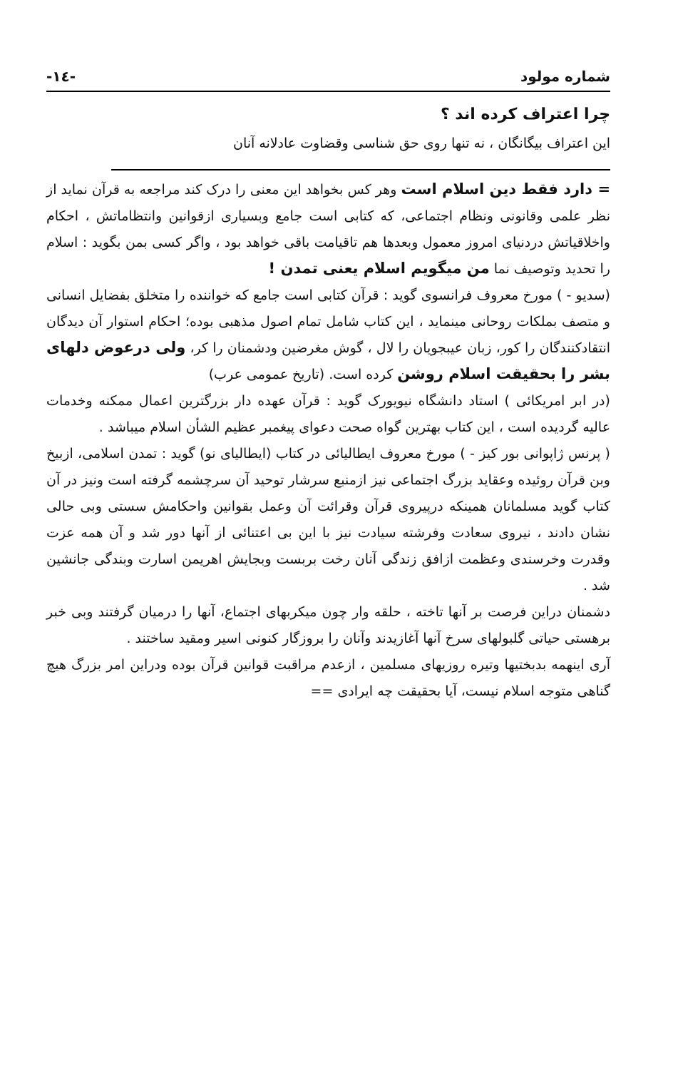شماره مولود -١٤-
چرا اعتراف کرده اند ؟
این اعتراف بیگانگان ، نه تنها روی حق شناسی وقضاوت عادلانه آنان
= دارد فقط دین اسلام است وهر کس بخواهد این معنی را درک کند مراجعه به قرآن نماید از نظر علمی وقانونی ونظام اجتماعی، که کتابی است جامع وبسیاری ازقوانین وانتظاماتش ، احکام واخلاقیاتش دردنیای امروز معمول وبعدها هم تاقیامت باقی خواهد بود ، واگر کسی بمن بگوید : اسلام را تحدید وتوصیف نما من میگویم اسلام یعنی تمدن !
(سدیو - ) مورخ معروف فرانسوی گوید : قرآن کتابی است جامع که خواننده را متخلق بفضایل انسانی و متصف بملکات روحانی مینماید ، این کتاب شامل تمام اصول مذهبی بوده؛ احکام استوار آن دیدگان انتقادکنندگان را کور، زبان عیبجویان را لال ، گوش مغرضین ودشمنان را کر، ولی درعوض دلهای بشر را بحقیقت اسلام روشن کرده است. (تاریخ عمومی عرب)
(در ابر امریکائی ) استاد دانشگاه نیویورک گوید : قرآن عهده دار بزرگترین اعمال ممکنه وخدمات عالیه گردیده است ، این کتاب بهترین گواه صحت دعوای پیغمبر عظیم الشأن اسلام میباشد .
( پرنس ژاپوانی بور کیز - ) مورخ معروف ایطالیائی در کتاب (ایطالیای نو) گوید : تمدن اسلامی، ازبیخ وبن قرآن روئیده وعقاید بزرگ اجتماعی نیز ازمنبع سرشار توحید آن سرچشمه گرفته است ونیز در آن کتاب گوید مسلمانان همینکه درپیروی قرآن وقرائت آن وعمل بقوانین واحکامش سستی وبی حالی نشان دادند ، نیروی سعادت وفرشته سیادت نیز با این بی اعتنائی از آنها دور شد و آن همه عزت وقدرت وخرسندی وعظمت ازافق زندگی آنان رخت بربست وبجایش اهریمن اسارت وبندگی جانشین شد .
دشمنان دراین فرصت بر آنها تاخته ، حلقه وار چون میکربهای اجتماع، آنها را درمیان گرفتند وبی خبر برهستی حیاتی گلبولهای سرخ آنها آغازیدند وآنان را بروزگار کنونی اسیر ومقید ساختند .
آری اینهمه بدبختیها وتیره روزیهای مسلمین ، ازعدم مراقبت قوانین قرآن بوده ودراین امر بزرگ هیچ گناهی متوجه اسلام نیست، آیا بحقیقت چه ایرادی ==